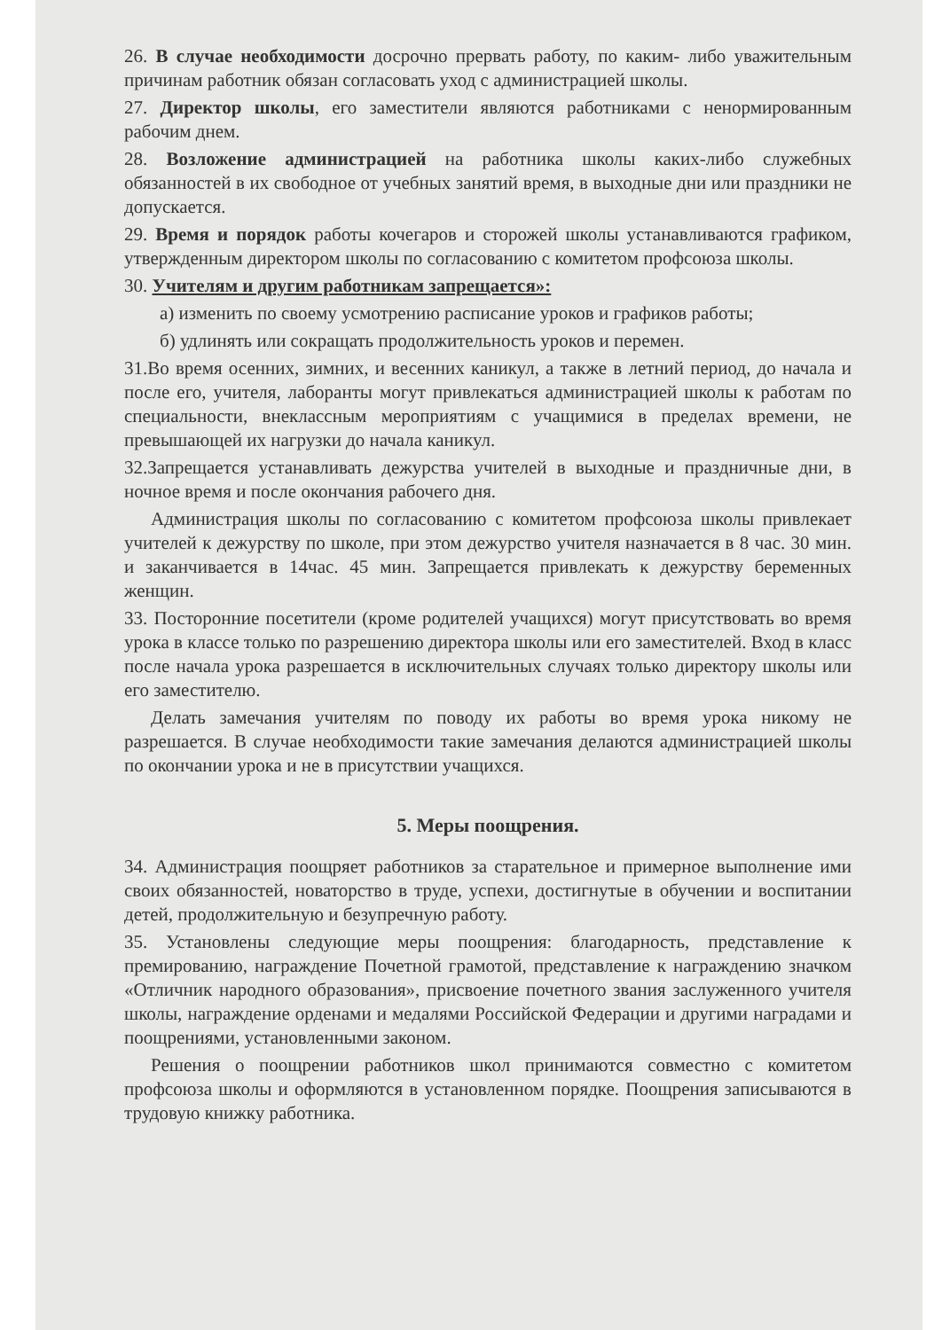26. В случае необходимости досрочно прервать работу, по каким- либо уважительным причинам работник обязан согласовать уход с администрацией школы.
27. Директор школы, его заместители являются работниками с ненормированным рабочим днем.
28. Возложение администрацией на работника школы каких-либо служебных обязанностей в их свободное от учебных занятий время, в выходные дни или праздники не допускается.
29. Время и порядок работы кочегаров и сторожей школы устанавливаются графиком, утвержденным директором школы по согласованию с комитетом профсоюза школы.
30. Учителям и другим работникам запрещается»:
а) изменить по своему усмотрению расписание уроков и графиков работы;
б) удлинять или сокращать продолжительность уроков и перемен.
31.Во время осенних, зимних, и весенних каникул, а также в летний период, до начала и после его, учителя, лаборанты могут привлекаться администрацией школы к работам по специальности, внеклассным мероприятиям с учащимися в пределах времени, не превышающей их нагрузки до начала каникул.
32.Запрещается устанавливать дежурства учителей в выходные и праздничные дни, в ночное время и после окончания рабочего дня.
Администрация школы по согласованию с комитетом профсоюза школы привлекает учителей к дежурству по школе, при этом дежурство учителя назначается в 8 час. 30 мин. и заканчивается в 14час. 45 мин. Запрещается привлекать к дежурству беременных женщин.
33. Посторонние посетители (кроме родителей учащихся) могут присутствовать во время урока в классе только по разрешению директора школы или его заместителей. Вход в класс после начала урока разрешается в исключительных случаях только директору школы или его заместителю.
Делать замечания учителям по поводу их работы во время урока никому не разрешается. В случае необходимости такие замечания делаются администрацией школы по окончании урока и не в присутствии учащихся.
5. Меры поощрения.
34. Администрация поощряет работников за старательное и примерное выполнение ими своих обязанностей, новаторство в труде, успехи, достигнутые в обучении и воспитании детей, продолжительную и безупречную работу.
35. Установлены следующие меры поощрения: благодарность, представление к премированию, награждение Почетной грамотой, представление к награждению значком «Отличник народного образования», присвоение почетного звания заслуженного учителя школы, награждение орденами и медалями Российской Федерации и другими наградами и поощрениями, установленными законом.
Решения о поощрении работников школ принимаются совместно с комитетом профсоюза школы и оформляются в установленном порядке. Поощрения записываются в трудовую книжку работника.